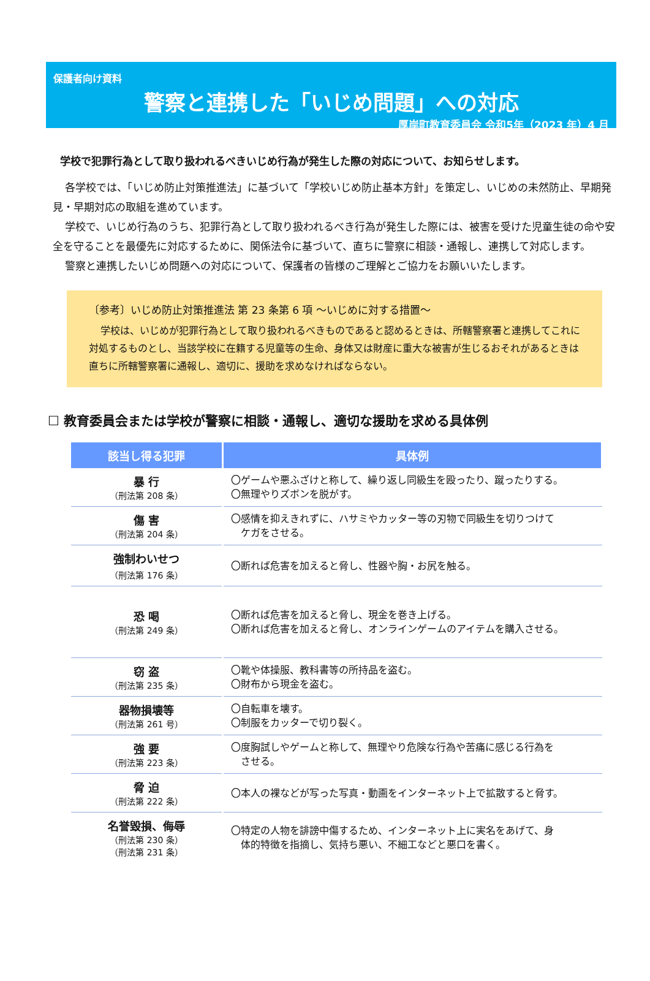保護者向け資料
警察と連携した「いじめ問題」への対応
厚岸町教育委員会 令和5年（2023 年）4 月
学校で犯罪行為として取り扱われるべきいじめ行為が発生した際の対応について、お知らせします。
各学校では、「いじめ防止対策推進法」に基づいて「学校いじめ防止基本方針」を策定し、いじめの未然防止、早期発見・早期対応の取組を進めています。
学校で、いじめ行為のうち、犯罪行為として取り扱われるべき行為が発生した際には、被害を受けた児童生徒の命や安全を守ることを最優先に対応するために、関係法令に基づいて、直ちに警察に相談・通報し、連携して対応します。
警察と連携したいじめ問題への対応について、保護者の皆様のご理解とご協力をお願いいたします。
〔参考〕いじめ防止対策推進法 第 23 条第 6 項 ～いじめに対する措置～
学校は、いじめが犯罪行為として取り扱われるべきものであると認めるときは、所轄警察署と連携してこれに対処するものとし、当該学校に在籍する児童等の生命、身体又は財産に重大な被害が生じるおそれがあるときは直ちに所轄警察署に通報し、適切に、援助を求めなければならない。
☐ 教育委員会または学校が警察に相談・通報し、適切な援助を求める具体例
| 該当し得る犯罪 | 具体例 |
| --- | --- |
| 暴 行 （刑法第 208 条） | 〇ゲームや悪ふざけと称して、繰り返し同級生を殴ったり、蹴ったりする。 〇無理やりズボンを脱がす。 |
| 傷 害 （刑法第 204 条） | 〇感情を抑えきれずに、ハサミやカッター等の刃物で同級生を切りつけて ケガをさせる。 |
| 強制わいせつ （刑法第 176 条） | 〇断れば危害を加えると脅し、性器や胸・お尻を触る。 |
| 恐 喝 （刑法第 249 条） | 〇断れば危害を加えると脅し、現金を巻き上げる。 〇断れば危害を加えると脅し、オンラインゲームのアイテムを購入させる。 |
| 窃 盗 （刑法第 235 条） | 〇靴や体操服、教科書等の所持品を盗む。 〇財布から現金を盗む。 |
| 器物損壊等 （刑法第 261 号） | 〇自転車を壊す。 〇制服をカッターで切り裂く。 |
| 強 要 （刑法第 223 条） | 〇度胸試しやゲームと称して、無理やり危険な行為や苦痛に感じる行為を させる。 |
| 脅 迫 （刑法第 222 条） | 〇本人の裸などが写った写真・動画をインターネット上で拡散すると脅す。 |
| 名誉毀損、侮辱 （刑法第 230 条） （刑法第 231 条） | 〇特定の人物を誹謗中傷するため、インターネット上に実名をあげて、身 体的特徴を指摘し、気持ち悪い、不細工などと悪口を書く。 |